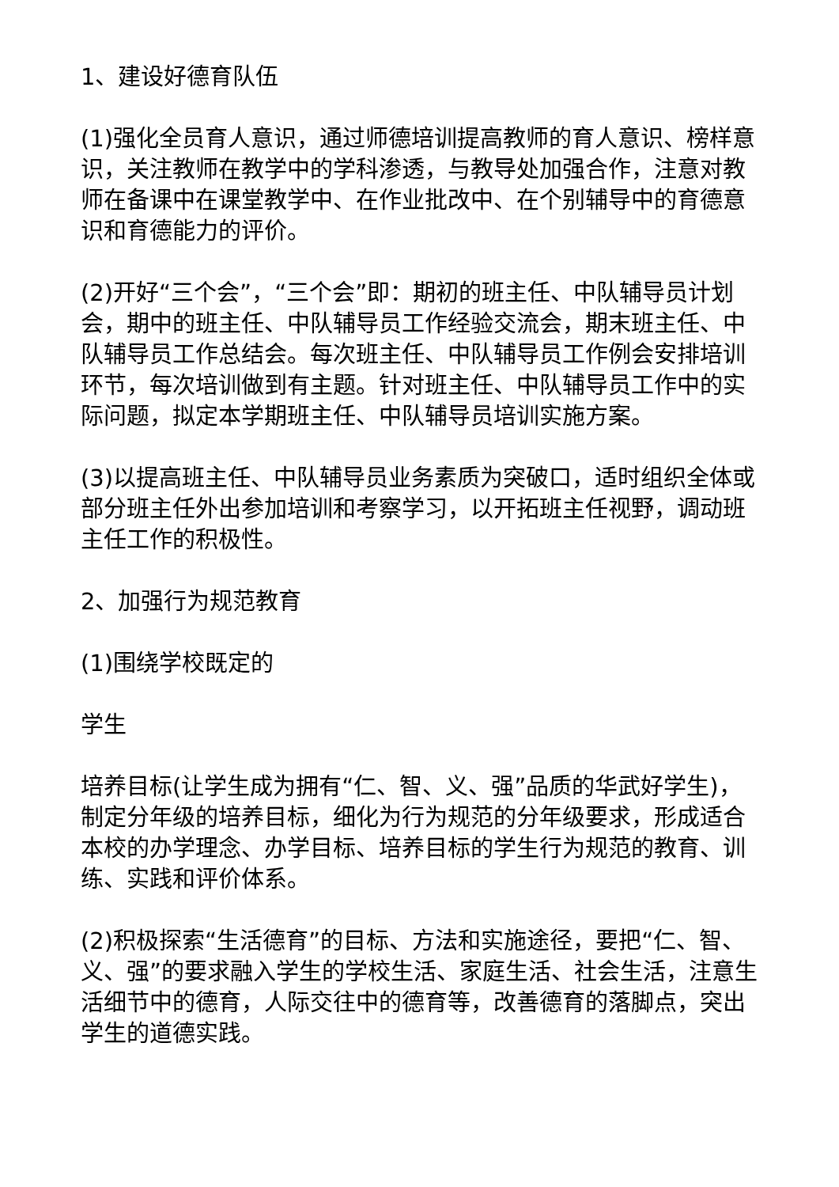1、建设好德育队伍
(1)强化全员育人意识，通过师德培训提高教师的育人意识、榜样意识，关注教师在教学中的学科渗透，与教导处加强合作，注意对教师在备课中在课堂教学中、在作业批改中、在个别辅导中的育德意识和育德能力的评价。
(2)开好“三个会”，“三个会”即：期初的班主任、中队辅导员计划会，期中的班主任、中队辅导员工作经验交流会，期末班主任、中队辅导员工作总结会。每次班主任、中队辅导员工作例会安排培训环节，每次培训做到有主题。针对班主任、中队辅导员工作中的实际问题，拟定本学期班主任、中队辅导员培训实施方案。
(3)以提高班主任、中队辅导员业务素质为突破口，适时组织全体或部分班主任外出参加培训和考察学习，以开拓班主任视野，调动班主任工作的积极性。
2、加强行为规范教育
(1)围绕学校既定的
学生
培养目标(让学生成为拥有“仁、智、义、强”品质的华武好学生)，制定分年级的培养目标，细化为行为规范的分年级要求，形成适合本校的办学理念、办学目标、培养目标的学生行为规范的教育、训练、实践和评价体系。
(2)积极探索“生活德育”的目标、方法和实施途径，要把“仁、智、义、强”的要求融入学生的学校生活、家庭生活、社会生活，注意生活细节中的德育，人际交往中的德育等，改善德育的落脚点，突出学生的道德实践。